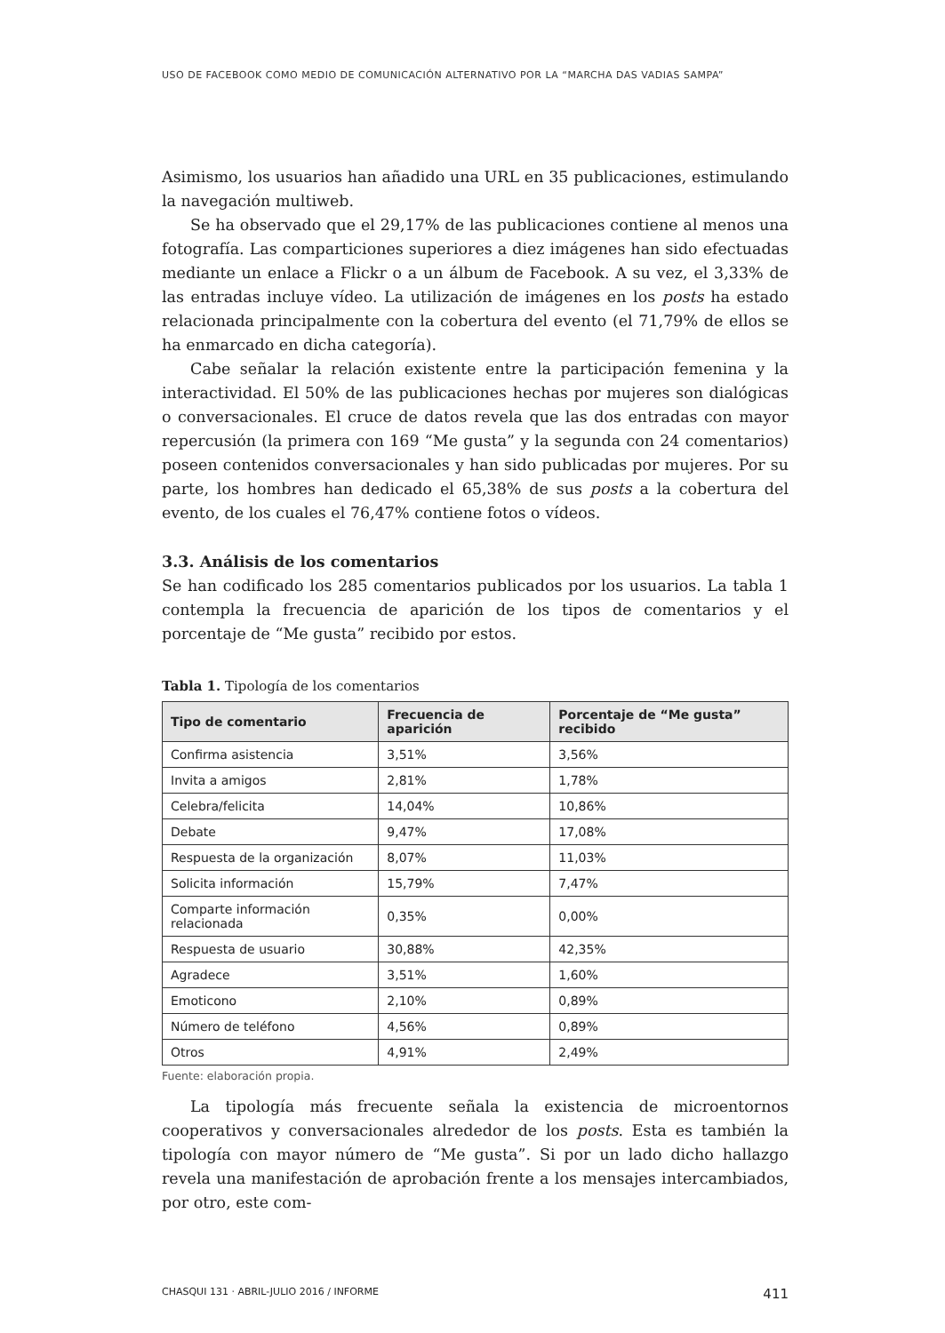USO DE FACEBOOK COMO MEDIO DE COMUNICACIÓN ALTERNATIVO POR LA “MARCHA DAS VADIAS SAMPA”
Asimismo, los usuarios han añadido una URL en 35 publicaciones, estimulando la navegación multiweb.
Se ha observado que el 29,17% de las publicaciones contiene al menos una fotografía. Las comparticiones superiores a diez imágenes han sido efectuadas mediante un enlace a Flickr o a un álbum de Facebook. A su vez, el 3,33% de las entradas incluye vídeo. La utilización de imágenes en los posts ha estado relacionada principalmente con la cobertura del evento (el 71,79% de ellos se ha enmarcado en dicha categoría).
Cabe señalar la relación existente entre la participación femenina y la interactividad. El 50% de las publicaciones hechas por mujeres son dialógicas o conversacionales. El cruce de datos revela que las dos entradas con mayor repercusión (la primera con 169 “Me gusta” y la segunda con 24 comentarios) poseen contenidos conversacionales y han sido publicadas por mujeres. Por su parte, los hombres han dedicado el 65,38% de sus posts a la cobertura del evento, de los cuales el 76,47% contiene fotos o vídeos.
3.3. Análisis de los comentarios
Se han codificado los 285 comentarios publicados por los usuarios. La tabla 1 contempla la frecuencia de aparición de los tipos de comentarios y el porcentaje de “Me gusta” recibido por estos.
Tabla 1. Tipología de los comentarios
| Tipo de comentario | Frecuencia de aparición | Porcentaje de “Me gusta” recibido |
| --- | --- | --- |
| Confirma asistencia | 3,51% | 3,56% |
| Invita a amigos | 2,81% | 1,78% |
| Celebra/felicita | 14,04% | 10,86% |
| Debate | 9,47% | 17,08% |
| Respuesta de la organización | 8,07% | 11,03% |
| Solicita información | 15,79% | 7,47% |
| Comparte información relacionada | 0,35% | 0,00% |
| Respuesta de usuario | 30,88% | 42,35% |
| Agradece | 3,51% | 1,60% |
| Emoticono | 2,10% | 0,89% |
| Número de teléfono | 4,56% | 0,89% |
| Otros | 4,91% | 2,49% |
Fuente: elaboración propia.
La tipología más frecuente señala la existencia de microentornos cooperativos y conversacionales alrededor de los posts. Esta es también la tipología con mayor número de “Me gusta”. Si por un lado dicho hallazgo revela una manifestación de aprobación frente a los mensajes intercambiados, por otro, este com-
CHASQUI 131 · ABRIL-JULIO 2016 / INFORME 411